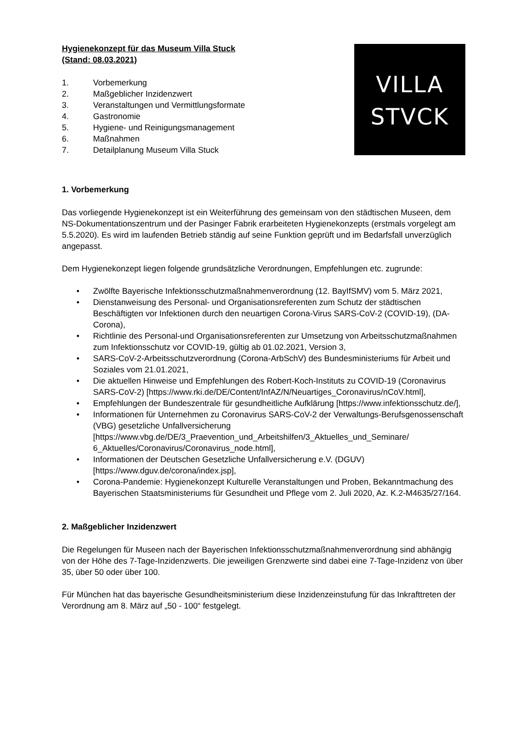VILLA
STVCK
Hygienekonzept für das Museum Villa Stuck
(Stand: 08.03.2021)
1. Vorbemerkung
2. Maßgeblicher Inzidenzwert
3. Veranstaltungen und Vermittlungsformate
4. Gastronomie
5. Hygiene- und Reinigungsmanagement
6. Maßnahmen
7. Detailplanung Museum Villa Stuck
1. Vorbemerkung
Das vorliegende Hygienekonzept ist ein Weiterführung des gemeinsam von den städtischen Museen, dem NS-Dokumentationszentrum und der Pasinger Fabrik erarbeiteten Hygienekonzepts (erstmals vorgelegt am 5.5.2020). Es wird im laufenden Betrieb ständig auf seine Funktion geprüft und im Bedarfsfall unverzüglich angepasst.
Dem Hygienekonzept liegen folgende grundsätzliche Verordnungen, Empfehlungen etc. zugrunde:
• Zwölfte Bayerische Infektionsschutzmaßnahmenverordnung (12. BayIfSMV) vom 5. März 2021,
• Dienstanweisung des Personal- und Organisationsreferenten zum Schutz der städtischen Beschäftigten vor Infektionen durch den neuartigen Corona-Virus SARS-CoV-2 (COVID-19), (DA-Corona),
• Richtlinie des Personal-und Organisationsreferenten zur Umsetzung von Arbeitsschutzmaßnahmen zum Infektionsschutz vor COVID-19, gültig ab 01.02.2021, Version 3,
• SARS-CoV-2-Arbeitsschutzverordnung (Corona-ArbSchV) des Bundesministeriums für Arbeit und Soziales vom 21.01.2021,
• Die aktuellen Hinweise und Empfehlungen des Robert-Koch-Instituts zu COVID-19 (Coronavirus SARS-CoV-2) [https://www.rki.de/DE/Content/InfAZ/N/Neuartiges_Coronavirus/nCoV.html],
• Empfehlungen der Bundeszentrale für gesundheitliche Aufklärung [https://www.infektionsschutz.de/],
• Informationen für Unternehmen zu Coronavirus SARS-CoV-2 der Verwaltungs-Berufsgenossenschaft (VBG) gesetzliche Unfallversicherung [https://www.vbg.de/DE/3_Praevention_und_Arbeitshilfen/3_Aktuelles_und_Seminare/ 6_Aktuelles/Coronavirus/Coronavirus_node.html],
• Informationen der Deutschen Gesetzliche Unfallversicherung e.V. (DGUV) [https://www.dguv.de/corona/index.jsp],
• Corona-Pandemie: Hygienekonzept Kulturelle Veranstaltungen und Proben, Bekanntmachung des Bayerischen Staatsministeriums für Gesundheit und Pflege vom 2. Juli 2020, Az. K.2-M4635/27/164.
2. Maßgeblicher Inzidenzwert
Die Regelungen für Museen nach der Bayerischen Infektionsschutzmaßnahmenverordnung sind abhängig von der Höhe des 7-Tage-Inzidenzwerts. Die jeweiligen Grenzwerte sind dabei eine 7-Tage-Inzidenz von über 35, über 50 oder über 100.
Für München hat das bayerische Gesundheitsministerium diese Inzidenzeinstufung für das Inkrafttreten der Verordnung am 8. März auf „50 - 100“ festgelegt.